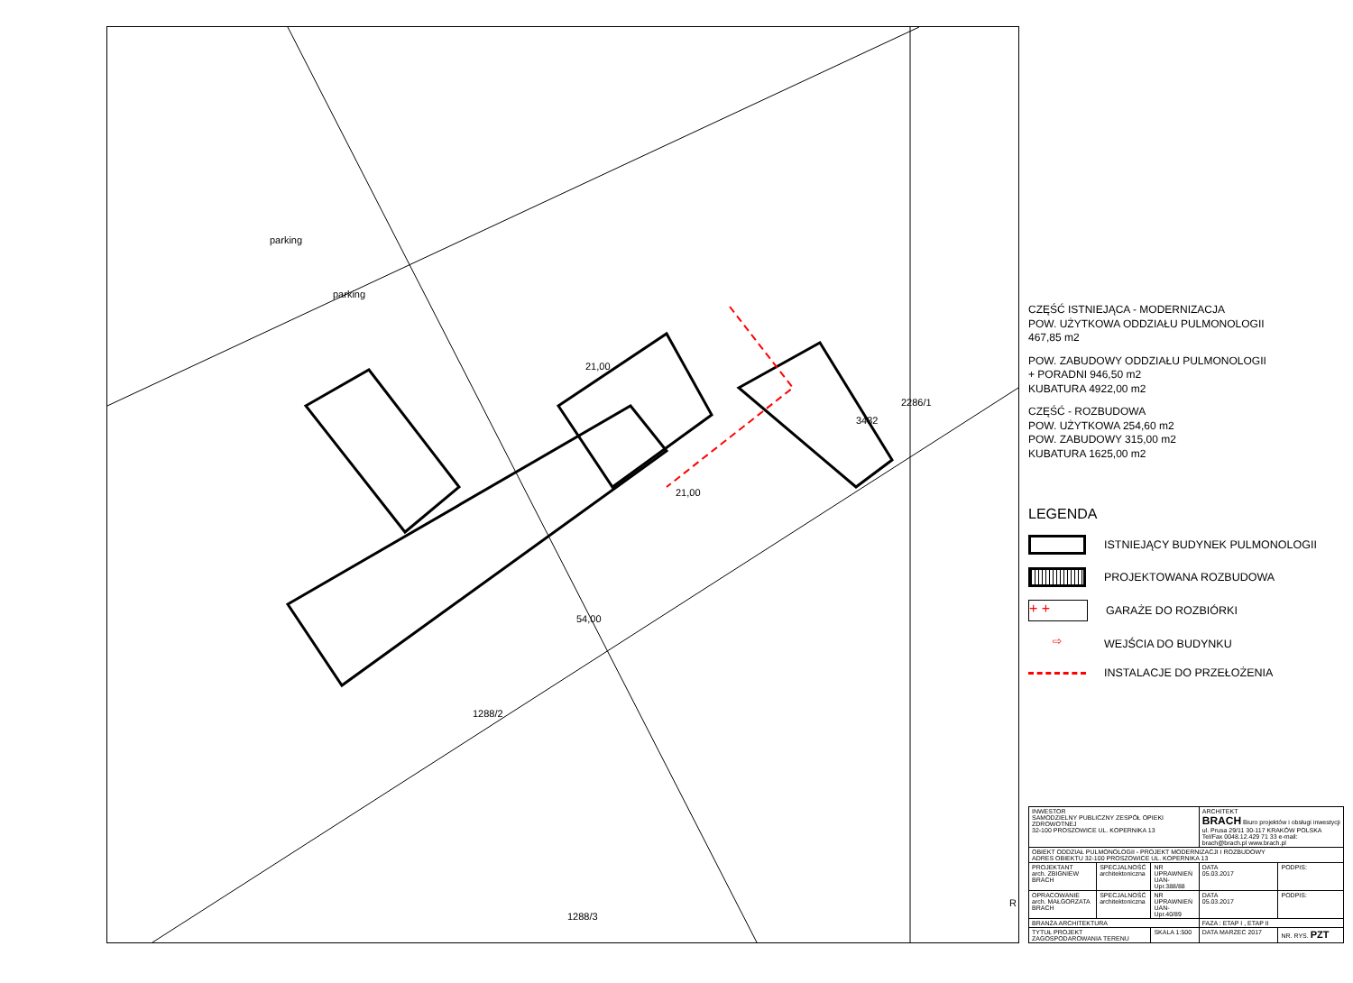21,00
21,00
54,00
3432
2286/1
1288/2
1288/3
parking
parking
R
CZĘŚĆ ISTNIEJĄCA - MODERNIZACJA
POW. UŻYTKOWA ODDZIAŁU PULMONOLOGII
467,85 m2
POW. ZABUDOWY ODDZIAŁU PULMONOLOGII
+ PORADNI 946,50 m2
KUBATURA 4922,00 m2
CZĘŚĆ - ROZBUDOWA
POW. UŻYTKOWA 254,60 m2
POW. ZABUDOWY 315,00 m2
KUBATURA 1625,00 m2
LEGENDA
ISTNIEJĄCY BUDYNEK PULMONOLOGII
PROJEKTOWANA ROZBUDOWA
+ +
GARAŻE DO ROZBIÓRKI
⇨
WEJŚCIA DO BUDYNKU
INSTALACJE DO PRZEŁOŻENIA
| INWESTOR SAMODZIELNY PUBLICZNY ZESPÓŁ OPIEKI ZDROWOTNEJ 32-100 PROSZOWICE UL. KOPERNIKA 13 | | | ARCHITEKT BRACH Biuro projektów i obsługi inwestycji ul. Prusa 29/11 30-117 KRAKÓW POLSKA Tel/Fax 0048.12.429 71 33 e-mail: brach@brach.pl www.brach.pl | |
| OBIEKT ODDZIAŁ PULMONOLOGII - PROJEKT MODERNIZACJI I ROZBUDOWY ADRES OBIEKTU 32-100 PROSZOWICE UL. KOPERNIKA 13 | | | | |
| PROJEKTANT arch. ZBIGNIEW BRACH | SPECJALNOŚĆ architektoniczna | NR UPRAWNIEŃ UAN- Upr.388/88 | DATA 05.03.2017 | PODPIS: |
| OPRACOWANIE arch. MAŁGORZATA BRACH | SPECJALNOŚĆ architektoniczna | NR UPRAWNIEŃ UAN- Upr.40/89 | DATA 05.03.2017 | PODPIS: |
| BRANŻA ARCHITEKTURA | | | FAZA : ETAP I , ETAP II | |
| TYTUŁ PROJEKT ZAGOSPODAROWANIA TERENU | | SKALA 1:500 | DATA MARZEC 2017 | NR. RYS. PZT |